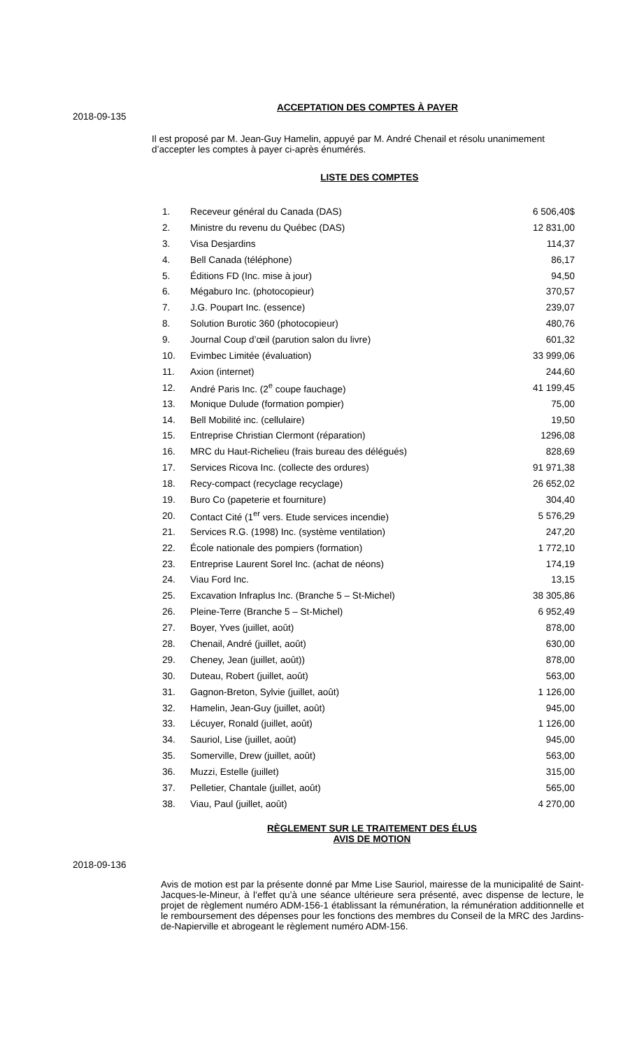ACCEPTATION DES COMPTES À PAYER
2018-09-135
Il est proposé par M. Jean-Guy Hamelin, appuyé par M. André Chenail et résolu unanimement d’accepter les comptes à payer ci-après énumérés.
LISTE DES COMPTES
| 1. | Receveur général du Canada (DAS) | 6 506,40$ |
| 2. | Ministre du revenu du Québec (DAS) | 12 831,00 |
| 3. | Visa Desjardins | 114,37 |
| 4. | Bell Canada (téléphone) | 86,17 |
| 5. | Éditions FD (Inc. mise à jour) | 94,50 |
| 6. | Mégaburo Inc. (photocopieur) | 370,57 |
| 7. | J.G. Poupart Inc. (essence) | 239,07 |
| 8. | Solution Burotic 360 (photocopieur) | 480,76 |
| 9. | Journal Coup d’œil (parution salon du livre) | 601,32 |
| 10. | Evimbec Limitée (évaluation) | 33 999,06 |
| 11. | Axion (internet) | 244,60 |
| 12. | André Paris Inc. (2<sup>e</sup> coupe fauchage) | 41 199,45 |
| 13. | Monique Dulude (formation pompier) | 75,00 |
| 14. | Bell Mobilité inc. (cellulaire) | 19,50 |
| 15. | Entreprise Christian Clermont (réparation) | 1296,08 |
| 16. | MRC du Haut-Richelieu (frais bureau des délégués) | 828,69 |
| 17. | Services Ricova Inc. (collecte des ordures) | 91 971,38 |
| 18. | Recy-compact (recyclage recyclage) | 26 652,02 |
| 19. | Buro Co (papeterie et fourniture) | 304,40 |
| 20. | Contact Cité (1<sup>er</sup> vers. Etude services incendie) | 5 576,29 |
| 21. | Services R.G. (1998) Inc. (système ventilation) | 247,20 |
| 22. | École nationale des pompiers (formation) | 1 772,10 |
| 23. | Entreprise Laurent Sorel Inc. (achat de néons) | 174,19 |
| 24. | Viau Ford Inc. | 13,15 |
| 25. | Excavation Infraplus Inc. (Branche 5 – St-Michel) | 38 305,86 |
| 26. | Pleine-Terre (Branche 5 – St-Michel) | 6 952,49 |
| 27. | Boyer, Yves (juillet, août) | 878,00 |
| 28. | Chenail, André (juillet, août) | 630,00 |
| 29. | Cheney, Jean (juillet, août)) | 878,00 |
| 30. | Duteau, Robert (juillet, août) | 563,00 |
| 31. | Gagnon-Breton, Sylvie (juillet, août) | 1 126,00 |
| 32. | Hamelin, Jean-Guy (juillet, août) | 945,00 |
| 33. | Lécuyer, Ronald (juillet, août) | 1 126,00 |
| 34. | Sauriol, Lise (juillet, août) | 945,00 |
| 35. | Somerville, Drew (juillet, août) | 563,00 |
| 36. | Muzzi, Estelle (juillet) | 315,00 |
| 37. | Pelletier, Chantale (juillet, août) | 565,00 |
| 38. | Viau, Paul (juillet, août) | 4 270,00 |
RÈGLEMENT SUR LE TRAITEMENT DES ÉLUS
AVIS DE MOTION
2018-09-136
Avis de motion est par la présente donné par Mme Lise Sauriol, mairesse de la municipalité de Saint-Jacques-le-Mineur, à l’effet qu’à une séance ultérieure sera présenté, avec dispense de lecture, le projet de règlement numéro ADM-156-1 établissant la rémunération, la rémunération additionnelle et le remboursement des dépenses pour les fonctions des membres du Conseil de la MRC des Jardins-de-Napierville et abrogeant le règlement numéro ADM-156.